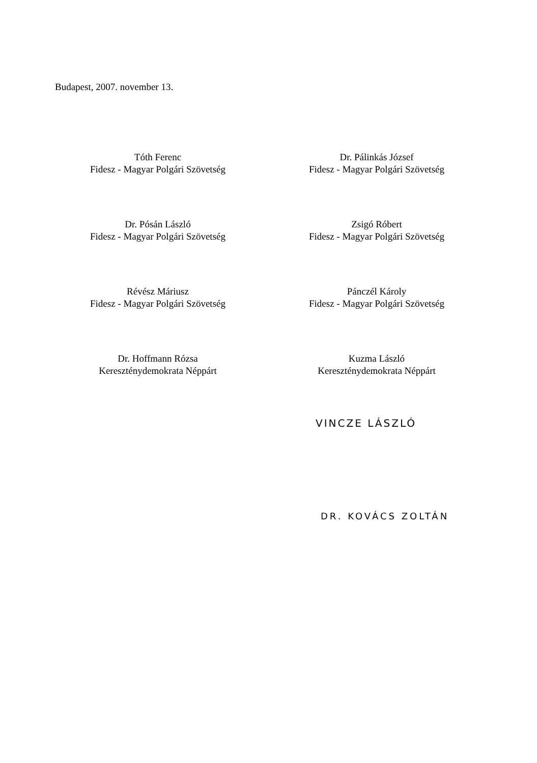Budapest, 2007. november 13.
Tóth Ferenc
Fidesz - Magyar Polgári Szövetség
Dr. Pálinkás József
Fidesz - Magyar Polgári Szövetség
Dr. Pósán László
Fidesz - Magyar Polgári Szövetség
Zsigó Róbert
Fidesz - Magyar Polgári Szövetség
Révész Máriusz
Fidesz - Magyar Polgári Szövetség
Pánczél Károly
Fidesz - Magyar Polgári Szövetség
Dr. Hoffmann Rózsa
Kereszténydemokrata Néppárt
Kuzma László
Kereszténydemokrata Néppárt
VINCZE LÁSZLÓ
DR. KOVÁCS ZOLTÁN